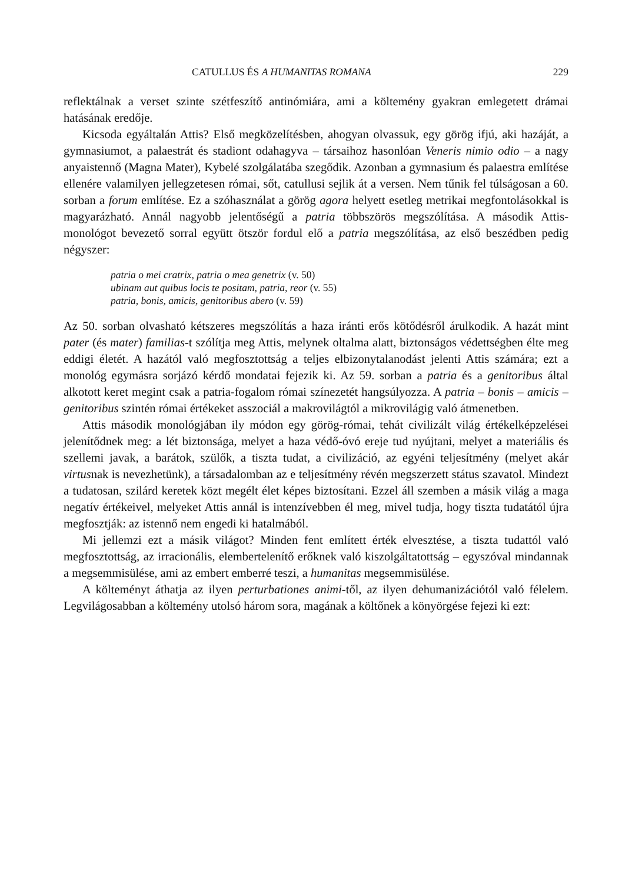CATULLUS ÉS A HUMANITAS ROMANA 229
reflektálnak a verset szinte szétfeszítő antinómiára, ami a költemény gyakran emlegetett drámai hatásának eredője.
Kicsoda egyáltalán Attis? Első megközelítésben, ahogyan olvassuk, egy görög ifjú, aki hazáját, a gymnasiumot, a palaestrát és stadiont odahagyva – társaihoz hasonlóan Veneris nimio odio – a nagy anyaistennő (Magna Mater), Kybelé szolgálatába szegődik. Azonban a gymnasium és palaestra említése ellenére valamilyen jellegzetesen római, sőt, catullusi sejlik át a versen. Nem tűnik fel túlságosan a 60. sorban a forum említése. Ez a szóhasználat a görög agora helyett esetleg metrikai megfontolásokkal is magyarázható. Annál nagyobb jelentőségű a patria többszörös megszólítása. A második Attis-monológot bevezető sorral együtt ötször fordul elő a patria megszólítása, az első beszédben pedig négyszer:
patria o mei cratrix, patria o mea genetrix (v. 50)
ubinam aut quibus locis te positam, patria, reor (v. 55)
patria, bonis, amicis, genitoribus abero (v. 59)
Az 50. sorban olvasható kétszeres megszólítás a haza iránti erős kötődésről árulkodik. A hazát mint pater (és mater) familias-t szólítja meg Attis, melynek oltalma alatt, biztonságos védettségben élte meg eddigi életét. A hazától való megfosztottság a teljes elbizonytalanodást jelenti Attis számára; ezt a monológ egymásra sorjázó kérdő mondatai fejezik ki. Az 59. sorban a patria és a genitoribus által alkotott keret megint csak a patria-fogalom római színezetét hangsúlyozza. A patria – bonis – amicis – genitoribus szintén római értékeket asszociál a makrovilágtól a mikrovilágig való átmenetben.
Attis második monológjában ily módon egy görög-római, tehát civilizált világ értékelképzelései jelenítődnek meg: a lét biztonsága, melyet a haza védő-óvó ereje tud nyújtani, melyet a materiális és szellemi javak, a barátok, szülők, a tiszta tudat, a civilizáció, az egyéni teljesítmény (melyet akár virtusnak is nevezhetünk), a társadalomban az e teljesítmény révén megszerzett státus szavatol. Mindezt a tudatosan, szilárd keretek közt megélt élet képes biztosítani. Ezzel áll szemben a másik világ a maga negatív értékeivel, melyeket Attis annál is intenzívebben él meg, mivel tudja, hogy tiszta tudatától újra megfosztják: az istennő nem engedi ki hatalmából.
Mi jellemzi ezt a másik világot? Minden fent említett érték elvesztése, a tiszta tudattól való megfosztottság, az irracionális, elembertelenítő erőknek való kiszolgáltatottság – egyszóval mindannak a megsemmisülése, ami az embert emberré teszi, a humanitas megsemmisülése.
A költeményt áthatja az ilyen perturbationes animi-től, az ilyen dehumanizációtól való félelem. Legvilágosabban a költemény utolsó három sora, magának a költőnek a könyörgése fejezi ki ezt: